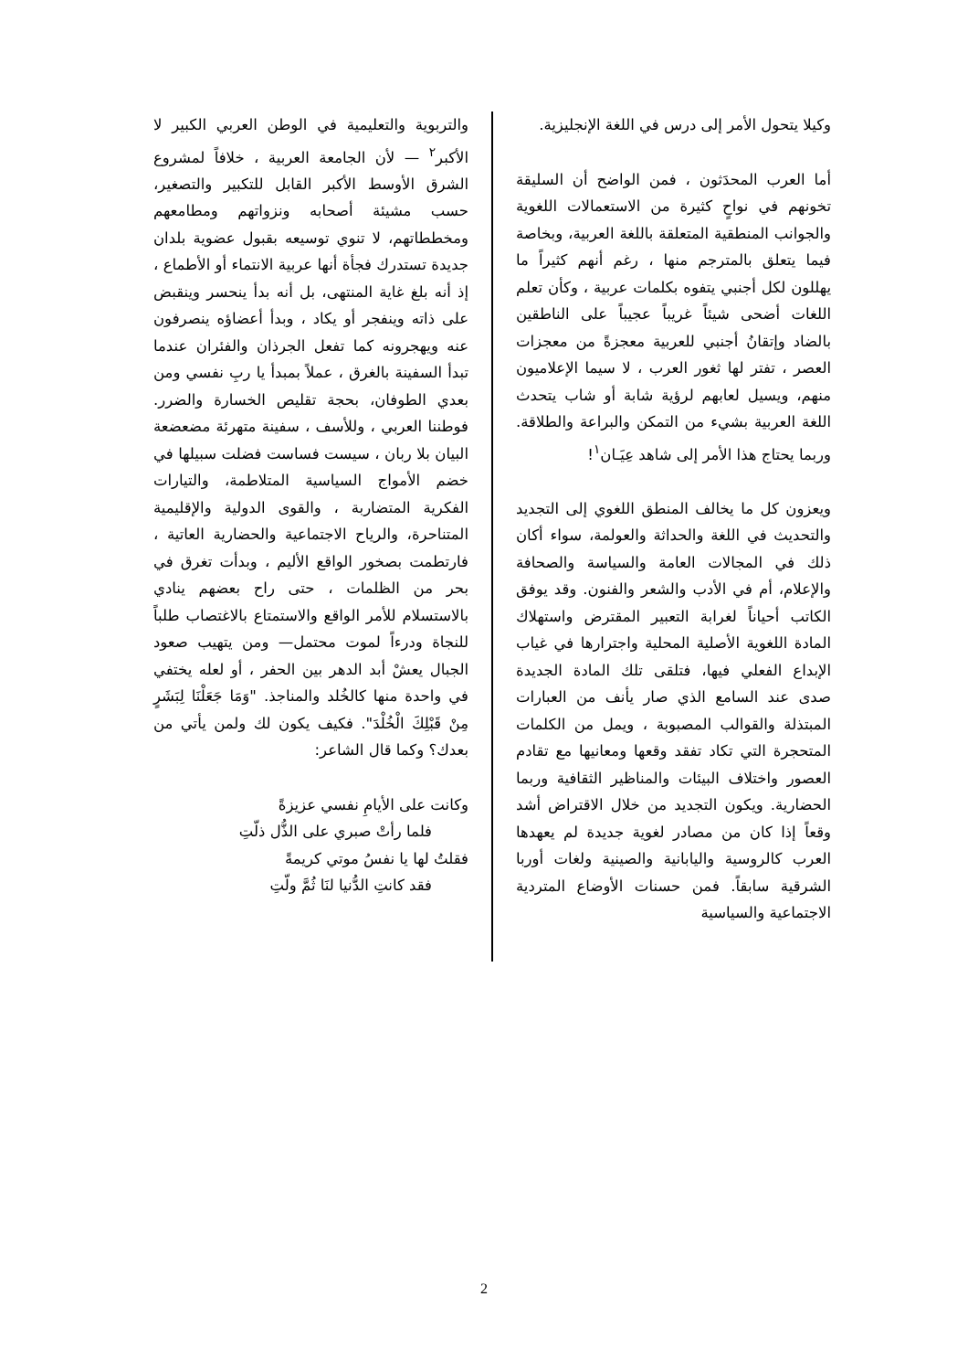وكيلا يتحول الأمر إلى درس في اللغة الإنجليزية.
أما العرب المحدَثون ، فمن الواضح أن السليقة تخونهم في نواحٍ كثيرة من الاستعمالات اللغوية والجوانب المنطقية المتعلقة باللغة العربية، وبخاصة فيما يتعلق بالمترجم منها ، رغم أنهم كثيراً ما يهللون لكل أجنبي يتفوه بكلمات عربية ، وكأن تعلم اللغات أضحى شيئاً غريباً عجيباً على الناطقين بالضاد وإتقانُ أجنبي للعربية معجزةً من معجزات العصر ، تفتر لها ثغور العرب ، لا سيما الإعلاميون منهم، ويسيل لعابهم لرؤية شابة أو شاب يتحدث اللغة العربية بشيء من التمكن والبراعة والطلاقة. وربما يحتاج هذا الأمر إلى شاهد عِيَـان<sup>١</sup>!
ويعزون كل ما يخالف المنطق اللغوي إلى التجديد والتحديث في اللغة والحداثة والعولمة، سواء أكان ذلك في المجالات العامة والسياسة والصحافة والإعلام، أم في الأدب والشعر والفنون. وقد يوفق الكاتب أحياناً لغرابة التعبير المقترض واستهلاك المادة اللغوية الأصلية المحلية واجترارها في غياب الإبداع الفعلي فيها، فتلقى تلك المادة الجديدة صدى عند السامع الذي صار يأنف من العبارات المبتذلة والقوالب المصبوبة ، ويمل من الكلمات المتحجرة التي تكاد تفقد وقعها ومعانيها مع تقادم العصور واختلاف البيئات والمناظير الثقافية وربما الحضارية. ويكون التجديد من خلال الاقتراض أشد وقعاً إذا كان من مصادر لغوية جديدة لم يعهدها العرب كالروسية واليابانية والصينية ولغات أوربا الشرقية سابقاً. فمن حسنات الأوضاع المتردية الاجتماعية والسياسية
والتربوية والتعليمية في الوطن العربي الكبير لا الأكبر<sup>٢</sup> — لأن الجامعة العربية ، خلافاً لمشروع الشرق الأوسط الأكبر القابل للتكبير والتصغير، حسب مشيئة أصحابه ونزواتهم ومطامعهم ومخططاتهم، لا تنوي توسيعه بقبول عضوية بلدان جديدة تستدرك فجأة أنها عربية الانتماء أو الأطماع ، إذ أنه بلغ غاية المنتهى، بل أنه بدأ ينحسر وينقبض على ذاته وينفجر أو يكاد ، وبدأ أعضاؤه ينصرفون عنه ويهجرونه كما تفعل الجرذان والفئران عندما تبدأ السفينة بالغرق ، عملاً بمبدأ يا ربِ نفسي ومن بعدي الطوفان، بحجة تقليص الخسارة والضرر. فوطننا العربي ، وللأسف ، سفينة متهرئة مضعضعة البيان بلا ربان ، سيست فساست فضلت سبيلها في خضم الأمواج السياسية المتلاطمة، والتيارات الفكرية المتضاربة ، والقوى الدولية والإقليمية المتناحرة، والرياح الاجتماعية والحضارية العاتية ، فارتطمت بصخور الواقع الأليم ، وبدأت تغرق في بحر من الظلمات ، حتى راح بعضهم ينادي بالاستسلام للأمر الواقع والاستمتاع بالاغتصاب طلباً للنجاة ودرءاً لموت محتمل— ومن يتهيب صعود الجبال يعشْ أبد الدهر بين الحفر ، أو لعله يختفي في واحدة منها كالخُلد والمناجذ. "وَمَا جَعَلْنَا لِبَشَرٍ مِنْ قَبْلِكَ الْخُلْدَ". فكيف يكون لك ولمن يأتي من بعدك؟ وكما قال الشاعر:
وكانت على الأيامِ نفسي عزيزةً
فلما رأتْ صبري على الذُّل ذلّتِ
فقلتُ لها يا نفسُ موتي كريمةً
فقد كانتِ الدُّنيا لنَا ثُمَّ ولّتِ
2